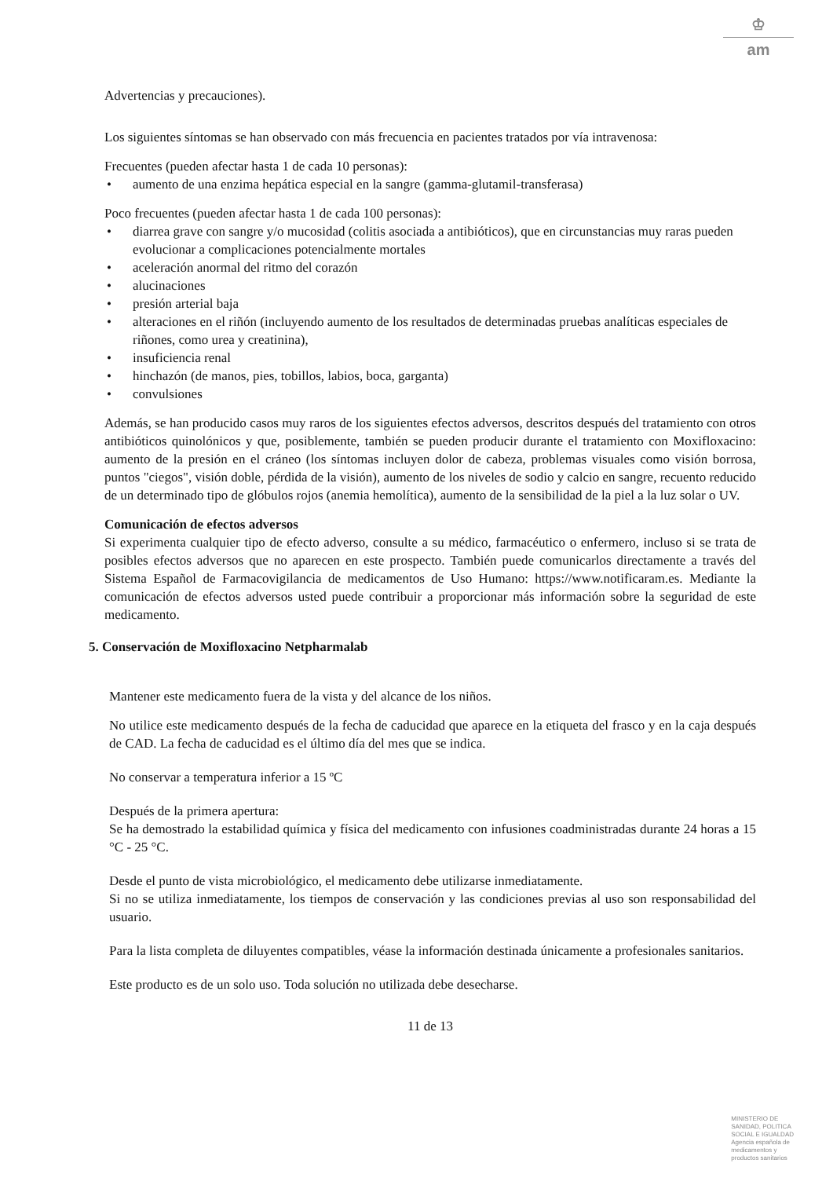♔
am
Advertencias y precauciones).
Los siguientes síntomas se han observado con más frecuencia en pacientes tratados por vía intravenosa:
Frecuentes (pueden afectar hasta 1 de cada 10 personas):
• aumento de una enzima hepática especial en la sangre (gamma-glutamil-transferasa)
Poco frecuentes (pueden afectar hasta 1 de cada 100 personas):
• diarrea grave con sangre y/o mucosidad (colitis asociada a antibióticos), que en circunstancias muy raras pueden evolucionar a complicaciones potencialmente mortales
• aceleración anormal del ritmo del corazón
• alucinaciones
• presión arterial baja
• alteraciones en el riñón (incluyendo aumento de los resultados de determinadas pruebas analíticas especiales de riñones, como urea y creatinina),
• insuficiencia renal
• hinchazón (de manos, pies, tobillos, labios, boca, garganta)
• convulsiones
Además, se han producido casos muy raros de los siguientes efectos adversos, descritos después del tratamiento con otros antibióticos quinolónicos y que, posiblemente, también se pueden producir durante el tratamiento con Moxifloxacino: aumento de la presión en el cráneo (los síntomas incluyen dolor de cabeza, problemas visuales como visión borrosa, puntos "ciegos", visión doble, pérdida de la visión), aumento de los niveles de sodio y calcio en sangre, recuento reducido de un determinado tipo de glóbulos rojos (anemia hemolítica), aumento de la sensibilidad de la piel a la luz solar o UV.
Comunicación de efectos adversos
Si experimenta cualquier tipo de efecto adverso, consulte a su médico, farmacéutico o enfermero, incluso si se trata de posibles efectos adversos que no aparecen en este prospecto. También puede comunicarlos directamente a través del Sistema Español de Farmacovigilancia de medicamentos de Uso Humano: https://www.notificaram.es. Mediante la comunicación de efectos adversos usted puede contribuir a proporcionar más información sobre la seguridad de este medicamento.
5. Conservación de Moxifloxacino Netpharmalab
Mantener este medicamento fuera de la vista y del alcance de los niños.
No utilice este medicamento después de la fecha de caducidad que aparece en la etiqueta del frasco y en la caja después de CAD. La fecha de caducidad es el último día del mes que se indica.
No conservar a temperatura inferior a 15 ºC
Después de la primera apertura:
Se ha demostrado la estabilidad química y física del medicamento con infusiones coadministradas durante 24 horas a 15 °C - 25 °C.
Desde el punto de vista microbiológico, el medicamento debe utilizarse inmediatamente.
Si no se utiliza inmediatamente, los tiempos de conservación y las condiciones previas al uso son responsabilidad del usuario.
Para la lista completa de diluyentes compatibles, véase la información destinada únicamente a profesionales sanitarios.
Este producto es de un solo uso. Toda solución no utilizada debe desecharse.
11 de 13
MINISTERIO DE
SANIDAD, POLITICA
SOCIAL E IGUALDAD
Agencia española de
medicamentos y
productos sanitarios